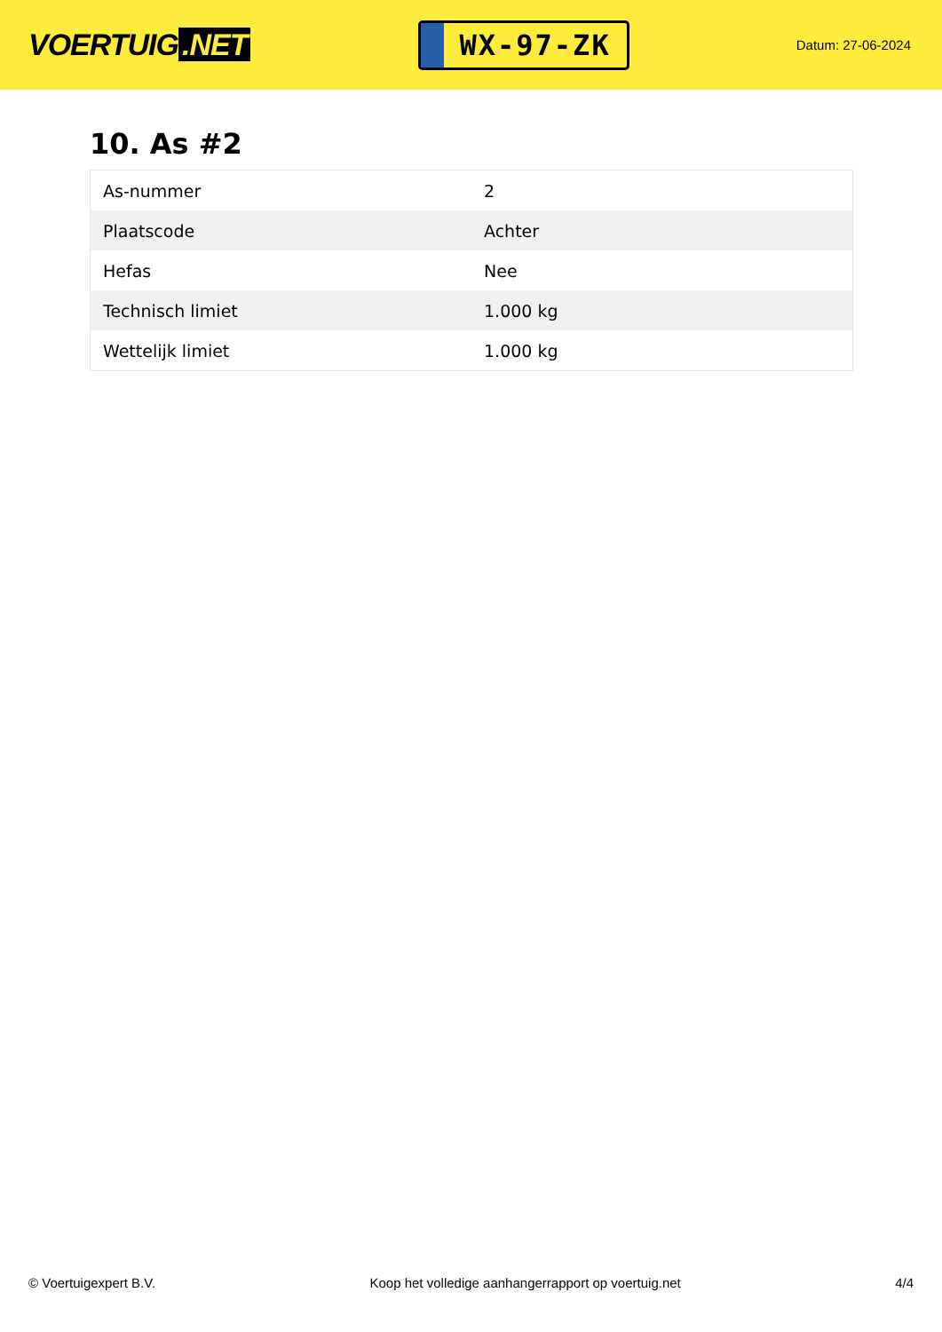VOERTUIG.NET
WX-97-ZK
Datum: 27-06-2024
10. As #2
| As-nummer | 2 |
| Plaatscode | Achter |
| Hefas | Nee |
| Technisch limiet | 1.000 kg |
| Wettelijk limiet | 1.000 kg |
© Voertuigexpert B.V. Koop het volledige aanhangerrapport op voertuig.net 4/4